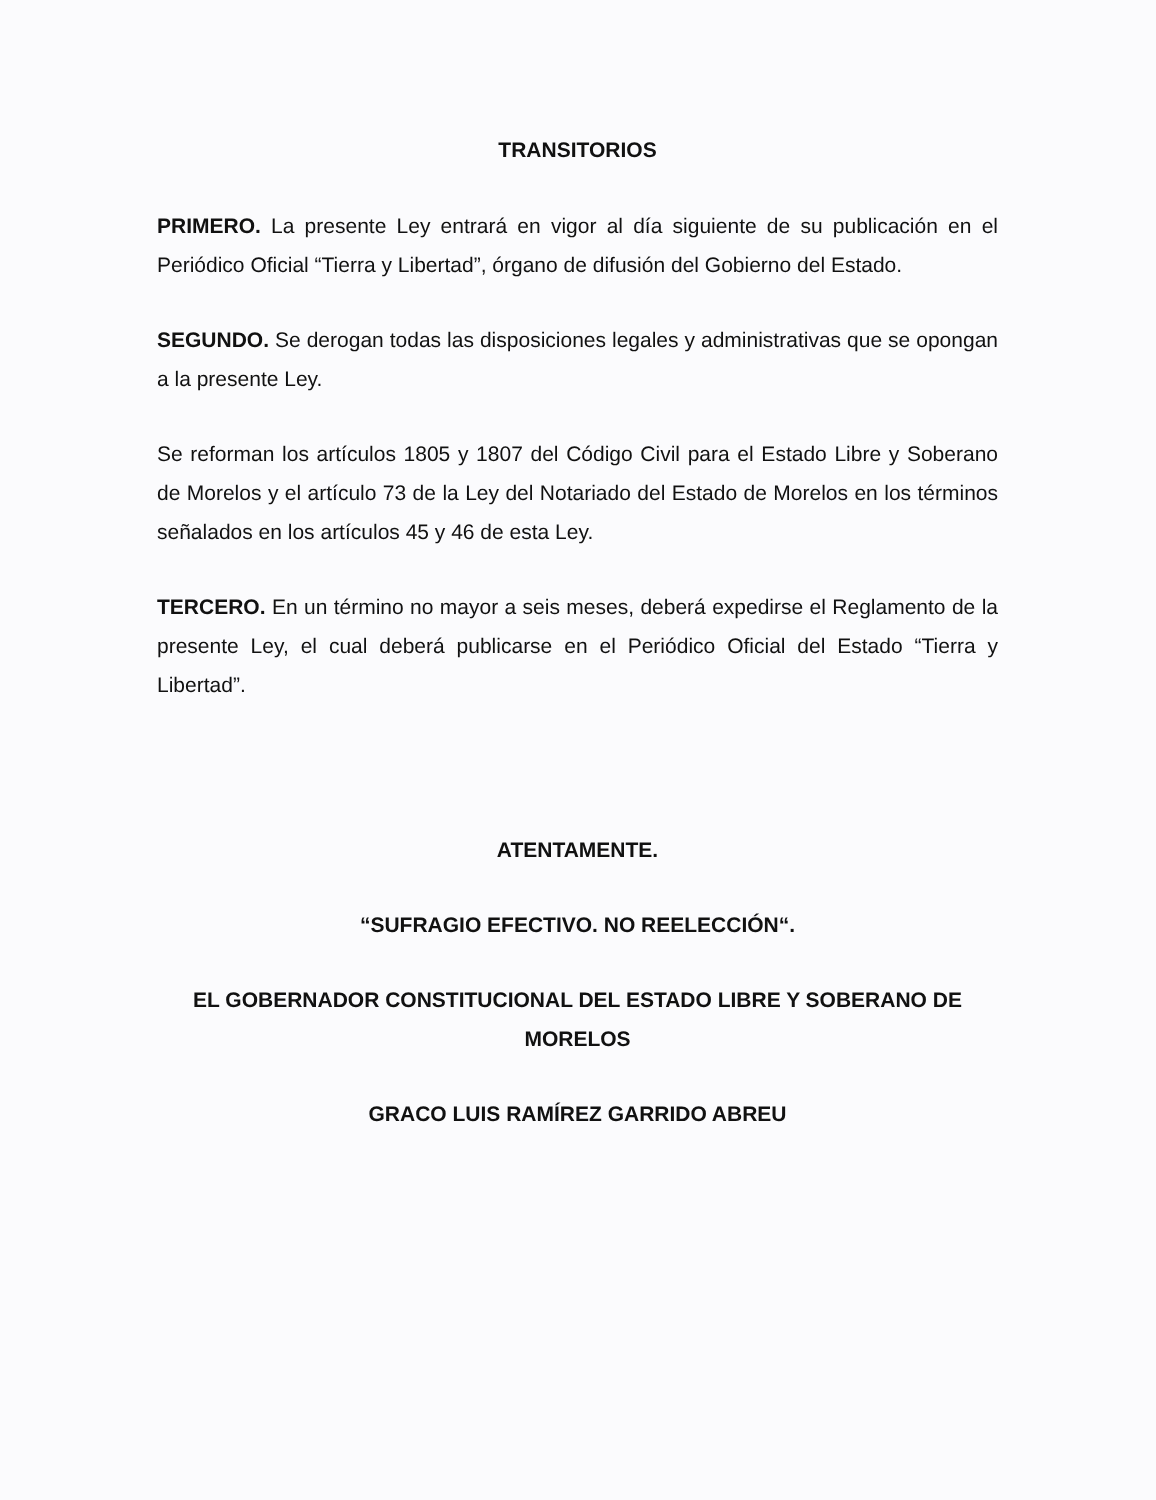TRANSITORIOS
PRIMERO. La presente Ley entrará en vigor al día siguiente de su publicación en el Periódico Oficial “Tierra y Libertad”, órgano de difusión del Gobierno del Estado.
SEGUNDO. Se derogan todas las disposiciones legales y administrativas que se opongan a la presente Ley.
Se reforman los artículos 1805 y 1807 del Código Civil para el Estado Libre y Soberano de Morelos y el artículo 73 de la Ley del Notariado del Estado de Morelos en los términos señalados en los artículos 45 y 46 de esta Ley.
TERCERO. En un término no mayor a seis meses, deberá expedirse el Reglamento de la presente Ley, el cual deberá publicarse en el Periódico Oficial del Estado “Tierra y Libertad”.
ATENTAMENTE.
“SUFRAGIO EFECTIVO. NO REELECCIÓN“.
EL GOBERNADOR CONSTITUCIONAL DEL ESTADO LIBRE Y SOBERANO DE MORELOS
GRACO LUIS RAMÍREZ GARRIDO ABREU